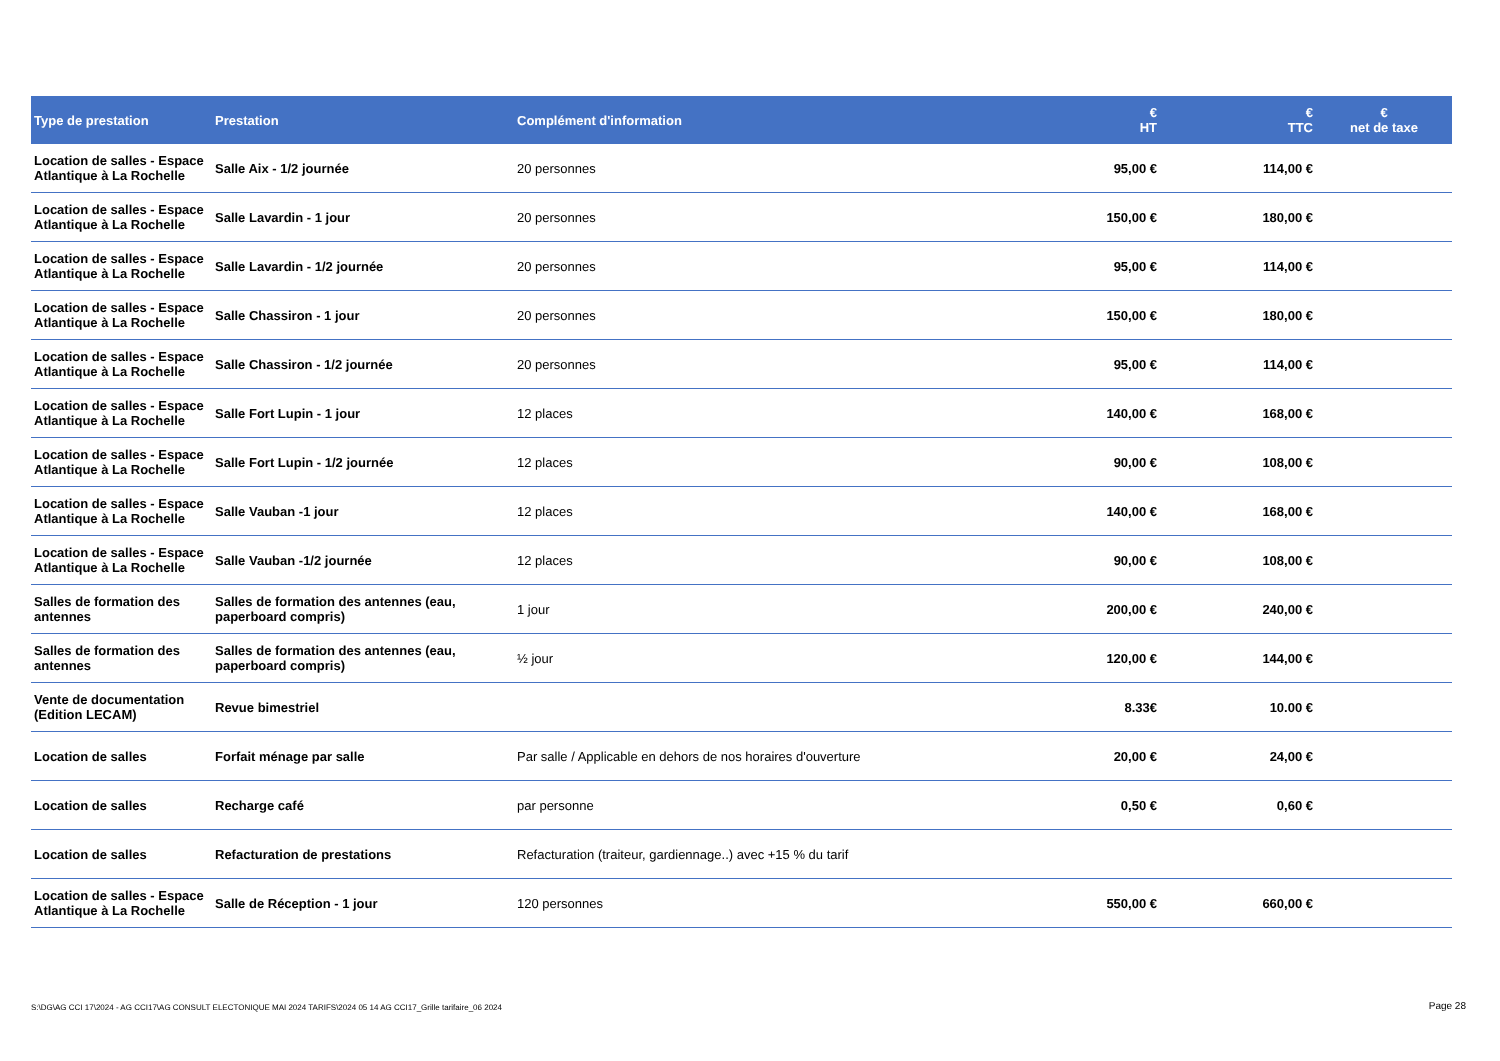| Type de prestation | Prestation | Complément d'information | € HT | € TTC | € net de taxe |
| --- | --- | --- | --- | --- | --- |
| Location de salles - Espace Atlantique à La Rochelle | Salle Aix - 1/2 journée | 20 personnes | 95,00 € | 114,00 € | |
| Location de salles - Espace Atlantique à La Rochelle | Salle Lavardin - 1 jour | 20 personnes | 150,00 € | 180,00 € | |
| Location de salles - Espace Atlantique à La Rochelle | Salle Lavardin - 1/2 journée | 20 personnes | 95,00 € | 114,00 € | |
| Location de salles - Espace Atlantique à La Rochelle | Salle Chassiron - 1 jour | 20 personnes | 150,00 € | 180,00 € | |
| Location de salles - Espace Atlantique à La Rochelle | Salle Chassiron - 1/2 journée | 20 personnes | 95,00 € | 114,00 € | |
| Location de salles - Espace Atlantique à La Rochelle | Salle Fort Lupin - 1 jour | 12 places | 140,00 € | 168,00 € | |
| Location de salles - Espace Atlantique à La Rochelle | Salle Fort Lupin - 1/2 journée | 12 places | 90,00 € | 108,00 € | |
| Location de salles - Espace Atlantique à La Rochelle | Salle Vauban -1 jour | 12 places | 140,00 € | 168,00 € | |
| Location de salles - Espace Atlantique à La Rochelle | Salle Vauban -1/2 journée | 12 places | 90,00 € | 108,00 € | |
| Salles de formation des antennes | Salles de formation des antennes (eau, paperboard compris) | 1 jour | 200,00 € | 240,00 € | |
| Salles de formation des antennes | Salles de formation des antennes (eau, paperboard compris) | ½ jour | 120,00 € | 144,00 € | |
| Vente de documentation (Edition LECAM) | Revue bimestriel | | 8.33€ | 10.00 € | |
| Location de salles | Forfait ménage par salle | Par salle / Applicable en dehors de nos horaires d'ouverture | 20,00 € | 24,00 € | |
| Location de salles | Recharge café | par personne | 0,50 € | 0,60 € | |
| Location de salles | Refacturation de prestations | Refacturation (traiteur, gardiennage..) avec +15 % du tarif | | | |
| Location de salles - Espace Atlantique à La Rochelle | Salle de Réception - 1 jour | 120 personnes | 550,00 € | 660,00 € | |
S:\DG\AG CCI 17\2024 - AG CCI17\AG CONSULT ELECTONIQUE MAI 2024 TARIFS\2024 05 14 AG CCI17_Grille tarifaire_06 2024
Page 28